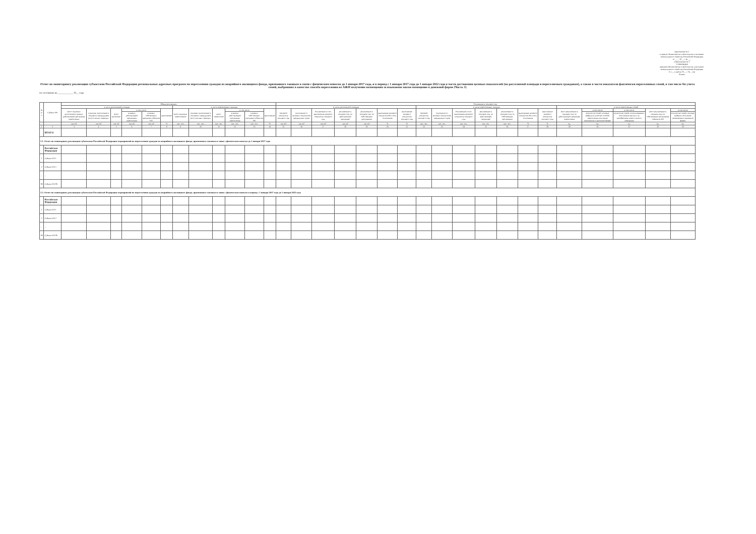Приложение № 1
к приказу Министерства строительства и жилищно-коммунального хозяйства Российской Федерации
от ____ 20__ г. № ___
«Приложение № 1
УТВЕРЖДЕН
приказом Министерства строительства и жилищно-коммунального хозяйства Российской Федерации
от «__» апреля 20__ г. № __/пр
Форма
Отчет по мониторингу реализации субъектами Российской Федерации региональных адресных программ по переселению граждан из аварийного жилищного фонда, признанного таковым в связи с физическим износом до 1 января 2017 года, и в период с 1 января 2017 года до 1 января 2022 года в части достижения целевых показателей (по расселяемой площади и переселяемым гражданам), а также в части показателя фактически переселенных семей, в том числе без учета семей, выбравших в качестве способа переселения из АЖФ получение возмещения за изымаемое жилое помещение в денежной форме (Часть 1)
по состоянию на ____________ 20__ года
| № п/п | Субъект РФ | Общая реализация | | | | | | | | | | | | Реализация в текущем году | | | | | | | | | | | | | | | | | | |
| --- | --- | --- | --- | --- | --- | --- | --- | --- | --- | --- | --- | --- | --- | --- | --- | --- | --- | --- | --- | --- | --- | --- | --- | --- | --- | --- | --- | --- | --- | --- | --- | --- |
| | | в части расселенной площади | | | | | | в части переселенных граждан | | | | | | в части расселенной площади | | | | | | | в части переселенных граждан | | | | | | | в части переселенных семей | | | | |
| | | всего подлежит расселению в рамках действующей программы переселения | подлежит расселению в текущем и предыдущем (их) отчетных периодах | всего расселено | в том числе | | выполнение | всего подлежит переселению | подлежит расселению в текущем и предыдущем (их) отчетных периодах | всего переселено | в том числе | | выполнение | Целевой показатель текущего года | отклонение от целевых показателей предыдущих годов | Реализовано в счет выполнения целевого показателя текущего года | реализовано в текущем году по действующей программе | реализовано в текущем году по собственным программам | выполнение целевого показателя без учета отклонения | выполнение целевого показателя текущего года | Целевой показатель текущего года | отклонение от целевых показателей предыдущих годов | Реализовано в счет выполнения целевого показателя текущего года | реализовано в текущем году по действующей программе | реализовано в текущем году по собственным программам | выполнение целевого показателя без учета отклонения | выполнение целевого показателя текущего года | всего реализовано в текущем году по действующей программе переселения | в том числе | в том числе | всего реализовано в текущем году по собственным программам субъектов РФ | в том числе |
| | | | | | в рамках действующей программы переселения | в рамках собственных программ субъектов РФ | | | | | в рамках действующей программы переселения | в рамках собственных программ субъектов РФ | | | | | | | | | | | | | | | | | количество семей, которые выбрали в качестве способа переселения получение возмещения в денежной форме | количество семей, использовавших полученную выплату на приобретение нового жилого помещения | | количество семей, которые выбрали получение возмещения в денежной форме |
| | | тыс.м2 | тыс.м2 | тыс.м2 | тыс.м2 | тыс.м2 | % | тыс. чел. | тыс. чел. | тыс. чел. | тыс. чел. | тыс. чел. | % | тыс.м2 | тыс.м2 | тыс.м2 | тыс.м2 | тыс.м2 | % | % | тыс. чел. | тыс. чел. | тыс. чел. | тыс. чел. | тыс. чел. | % | % | ед. | ед. | ед. | ед. | ед. |
| 1 | 2 | 3 | 4 | 5 | 6 | 7 | 8 | 9 | 10 | 11 | 12 | 13 | 14 | 15 | 16 | 17 | 18 | 19 | 20 | 21 | 22 | 23 | 24 | 25 | 26 | 27 | 28 | 29 | 30 | 31 | 32 | 33 |
| | ИТОГО | | | | | | | | | | | | | | | | | | | | | | | | | | | | | | | |
| 1.1. Отчет по мониторингу реализации субъектами Российской Федерации мероприятий по переселению граждан из аварийного жилищного фонда, признанного таковым в связи с физическим износом до 1 января 2017 года | | | | | | | | | | | | | | | | | | | | | | | | | | | | | | | | |
| | Российская Федерация | | | | | | | | | | | | | | | | | | | | | | | | | | | | | | | |
| 1 | Субъект РФ 1 | | | | | | | | | | | | | | | | | | | | | | | | | | | | | | | |
| 2 | Субъект РФ 2 | | | | | | | | | | | | | | | | | | | | | | | | | | | | | | | |
| ... | ... | | | | | | | | | | | | | | | | | | | | | | | | | | | | | | | |
| 89 | Субъект РФ 89 | | | | | | | | | | | | | | | | | | | | | | | | | | | | | | | |
| 1.2. Отчет по мониторингу реализации субъектами Российской Федерации мероприятий по переселению граждан из аварийного жилищного фонда, признанного таковым в связи с физическим износом в период с 1 января 2017 года до 1 января 2022 года | | | | | | | | | | | | | | | | | | | | | | | | | | | | | | | | |
| | Российская Федерация | | | | | | | | | | | | | | | | | | | | | | | | | | | | | | | |
| 1 | Субъект РФ 1 | | | | | | | | | | | | | | | | | | | | | | | | | | | | | | | |
| 2 | Субъект РФ 2 | | | | | | | | | | | | | | | | | | | | | | | | | | | | | | | |
| ... | ... | | | | | | | | | | | | | | | | | | | | | | | | | | | | | | | |
| 89 | Субъект РФ 89 | | | | | | | | | | | | | | | | | | | | | | | | | | | | | | | |